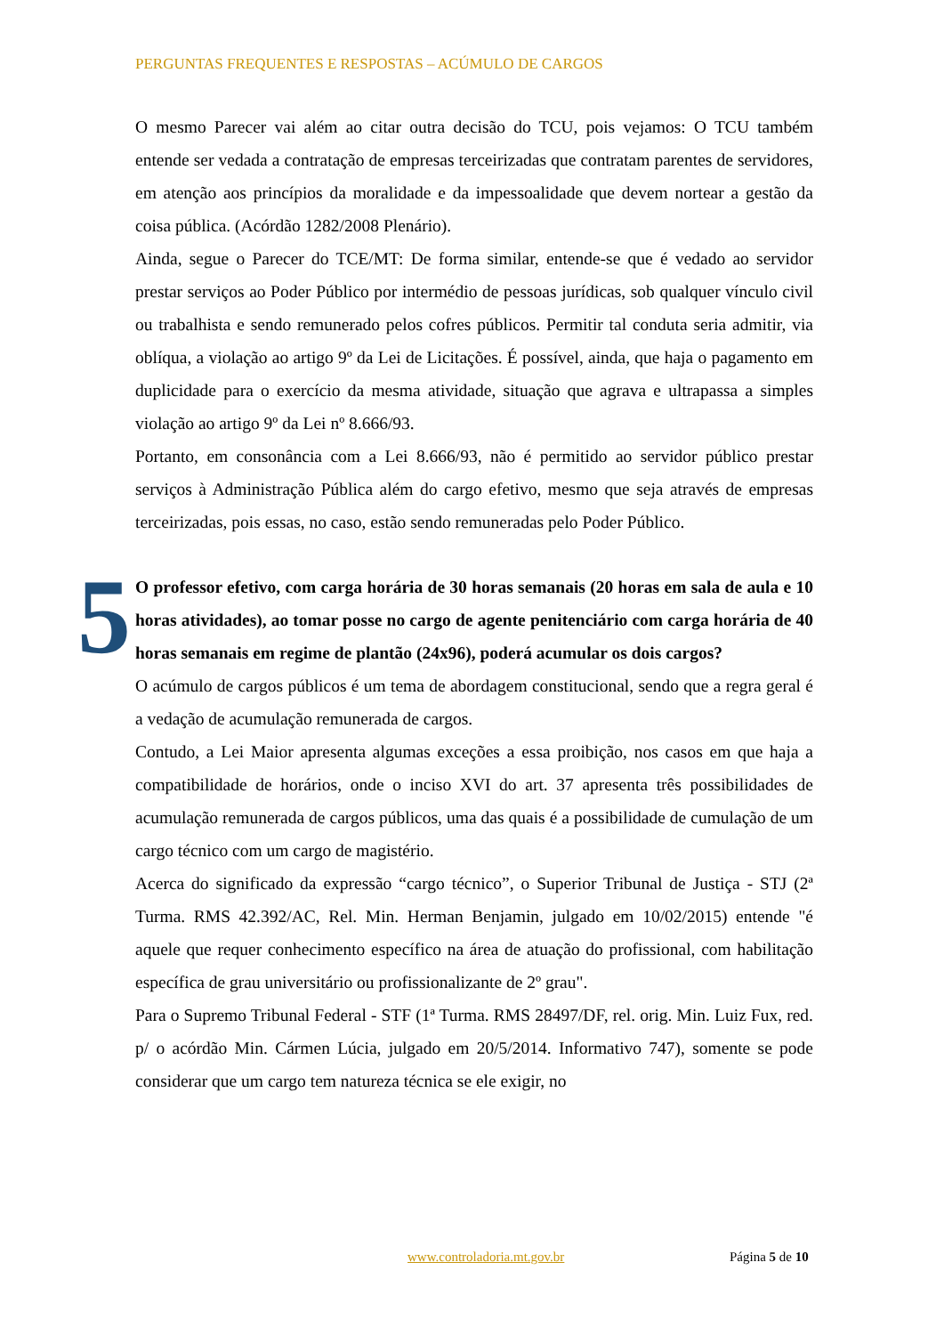PERGUNTAS FREQUENTES E RESPOSTAS – ACÚMULO DE CARGOS
O mesmo Parecer vai além ao citar outra decisão do TCU, pois vejamos: O TCU também entende ser vedada a contratação de empresas terceirizadas que contratam parentes de servidores, em atenção aos princípios da moralidade e da impessoalidade que devem nortear a gestão da coisa pública. (Acórdão 1282/2008 Plenário).
Ainda, segue o Parecer do TCE/MT: De forma similar, entende-se que é vedado ao servidor prestar serviços ao Poder Público por intermédio de pessoas jurídicas, sob qualquer vínculo civil ou trabalhista e sendo remunerado pelos cofres públicos. Permitir tal conduta seria admitir, via oblíqua, a violação ao artigo 9º da Lei de Licitações. É possível, ainda, que haja o pagamento em duplicidade para o exercício da mesma atividade, situação que agrava e ultrapassa a simples violação ao artigo 9º da Lei nº 8.666/93.
Portanto, em consonância com a Lei 8.666/93, não é permitido ao servidor público prestar serviços à Administração Pública além do cargo efetivo, mesmo que seja através de empresas terceirizadas, pois essas, no caso, estão sendo remuneradas pelo Poder Público.
5 O professor efetivo, com carga horária de 30 horas semanais (20 horas em sala de aula e 10 horas atividades), ao tomar posse no cargo de agente penitenciário com carga horária de 40 horas semanais em regime de plantão (24x96), poderá acumular os dois cargos?
O acúmulo de cargos públicos é um tema de abordagem constitucional, sendo que a regra geral é a vedação de acumulação remunerada de cargos.
Contudo, a Lei Maior apresenta algumas exceções a essa proibição, nos casos em que haja a compatibilidade de horários, onde o inciso XVI do art. 37 apresenta três possibilidades de acumulação remunerada de cargos públicos, uma das quais é a possibilidade de cumulação de um cargo técnico com um cargo de magistério.
Acerca do significado da expressão “cargo técnico”, o Superior Tribunal de Justiça - STJ (2ª Turma. RMS 42.392/AC, Rel. Min. Herman Benjamin, julgado em 10/02/2015) entende "é aquele que requer conhecimento específico na área de atuação do profissional, com habilitação específica de grau universitário ou profissionalizante de 2º grau".
Para o Supremo Tribunal Federal - STF (1ª Turma. RMS 28497/DF, rel. orig. Min. Luiz Fux, red. p/ o acórdão Min. Cármen Lúcia, julgado em 20/5/2014. Informativo 747), somente se pode considerar que um cargo tem natureza técnica se ele exigir, no
www.controladoria.mt.gov.br Página 5 de 10